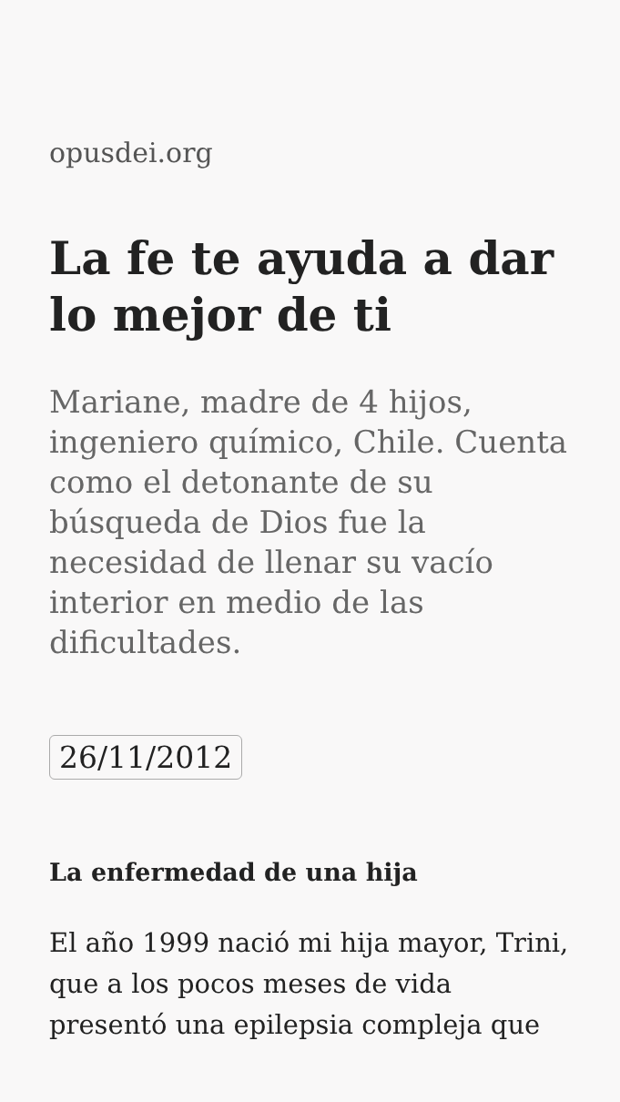opusdei.org
La fe te ayuda a dar lo mejor de ti
Mariane, madre de 4 hijos, ingeniero químico, Chile. Cuenta como el detonante de su búsqueda de Dios fue la necesidad de llenar su vacío interior en medio de las dificultades.
26/11/2012
La enfermedad de una hija
El año 1999 nació mi hija mayor, Trini, que a los pocos meses de vida presentó una epilepsia compleja que